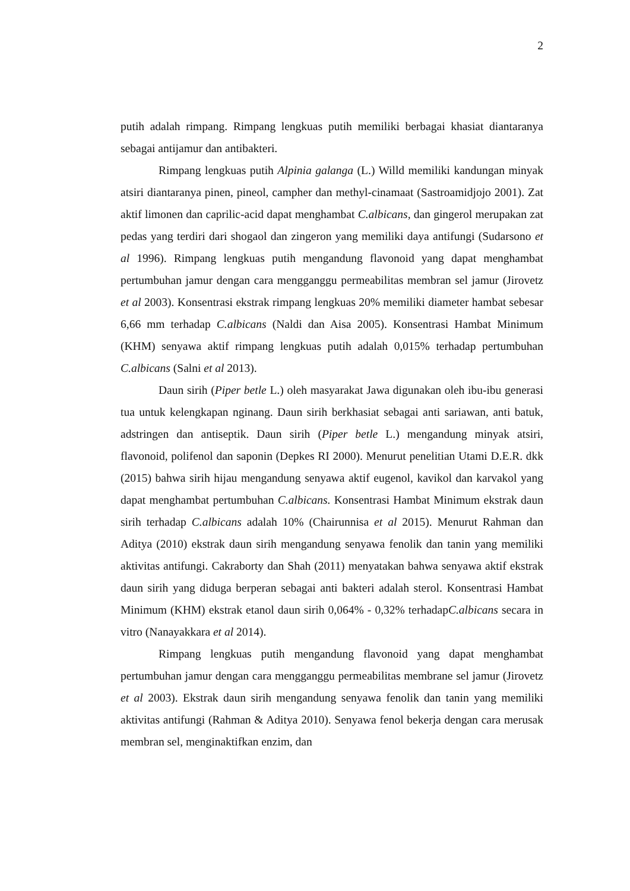2
putih adalah rimpang. Rimpang lengkuas putih memiliki berbagai khasiat diantaranya sebagai antijamur dan antibakteri.
Rimpang lengkuas putih Alpinia galanga (L.) Willd memiliki kandungan minyak atsiri diantaranya pinen, pineol, campher dan methyl-cinamaat (Sastroamidjojo 2001). Zat aktif limonen dan caprilic-acid dapat menghambat C.albicans, dan gingerol merupakan zat pedas yang terdiri dari shogaol dan zingeron yang memiliki daya antifungi (Sudarsono et al 1996). Rimpang lengkuas putih mengandung flavonoid yang dapat menghambat pertumbuhan jamur dengan cara mengganggu permeabilitas membran sel jamur (Jirovetz et al 2003). Konsentrasi ekstrak rimpang lengkuas 20% memiliki diameter hambat sebesar 6,66 mm terhadap C.albicans (Naldi dan Aisa 2005). Konsentrasi Hambat Minimum (KHM) senyawa aktif rimpang lengkuas putih adalah 0,015% terhadap pertumbuhan C.albicans (Salni et al 2013).
Daun sirih (Piper betle L.) oleh masyarakat Jawa digunakan oleh ibu-ibu generasi tua untuk kelengkapan nginang. Daun sirih berkhasiat sebagai anti sariawan, anti batuk, adstringen dan antiseptik. Daun sirih (Piper betle L.) mengandung minyak atsiri, flavonoid, polifenol dan saponin (Depkes RI 2000). Menurut penelitian Utami D.E.R. dkk (2015) bahwa sirih hijau mengandung senyawa aktif eugenol, kavikol dan karvakol yang dapat menghambat pertumbuhan C.albicans. Konsentrasi Hambat Minimum ekstrak daun sirih terhadap C.albicans adalah 10% (Chairunnisa et al 2015). Menurut Rahman dan Aditya (2010) ekstrak daun sirih mengandung senyawa fenolik dan tanin yang memiliki aktivitas antifungi. Cakraborty dan Shah (2011) menyatakan bahwa senyawa aktif ekstrak daun sirih yang diduga berperan sebagai anti bakteri adalah sterol. Konsentrasi Hambat Minimum (KHM) ekstrak etanol daun sirih 0,064% - 0,32% terhadapC.albicans secara in vitro (Nanayakkara et al 2014).
Rimpang lengkuas putih mengandung flavonoid yang dapat menghambat pertumbuhan jamur dengan cara mengganggu permeabilitas membrane sel jamur (Jirovetz et al 2003). Ekstrak daun sirih mengandung senyawa fenolik dan tanin yang memiliki aktivitas antifungi (Rahman & Aditya 2010). Senyawa fenol bekerja dengan cara merusak membran sel, menginaktifkan enzim, dan